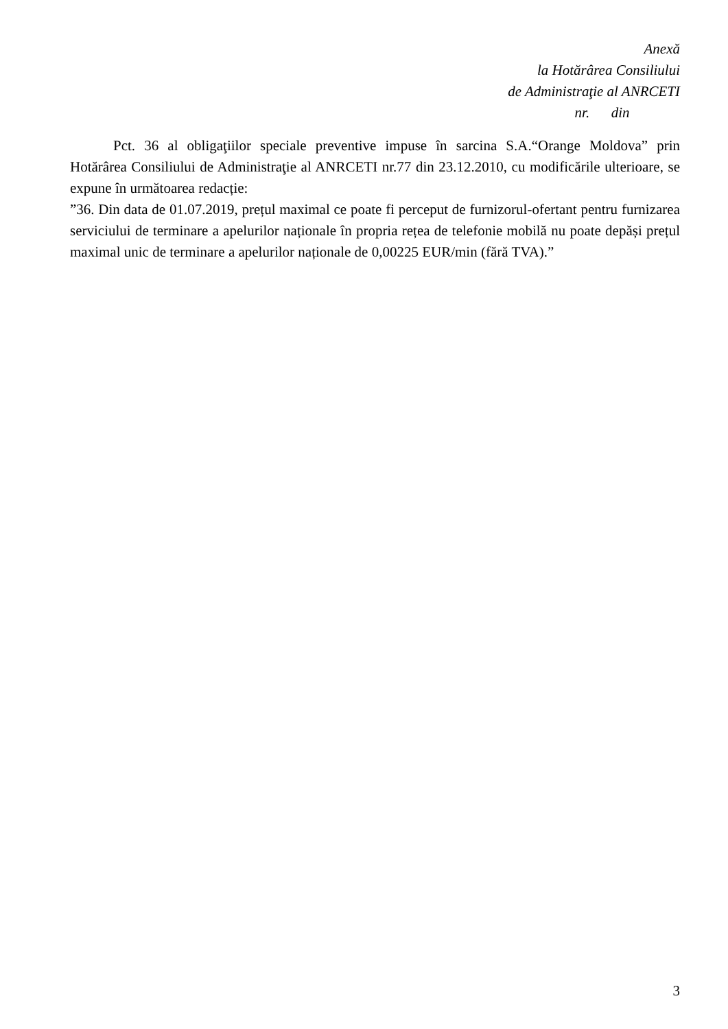Anexă
la Hotărârea Consiliului
de Administraţie al ANRCETI
nr. din
Pct. 36 al obligaţiilor speciale preventive impuse în sarcina S.A.“Orange Moldova” prin Hotărârea Consiliului de Administraţie al ANRCETI nr.77 din 23.12.2010, cu modificările ulterioare, se expune în următoarea redacție:
”36. Din data de 01.07.2019, prețul maximal ce poate fi perceput de furnizorul-ofertant pentru furnizarea serviciului de terminare a apelurilor naționale în propria rețea de telefonie mobilă nu poate depăși prețul maximal unic de terminare a apelurilor naționale de 0,00225 EUR/min (fără TVA).”
3